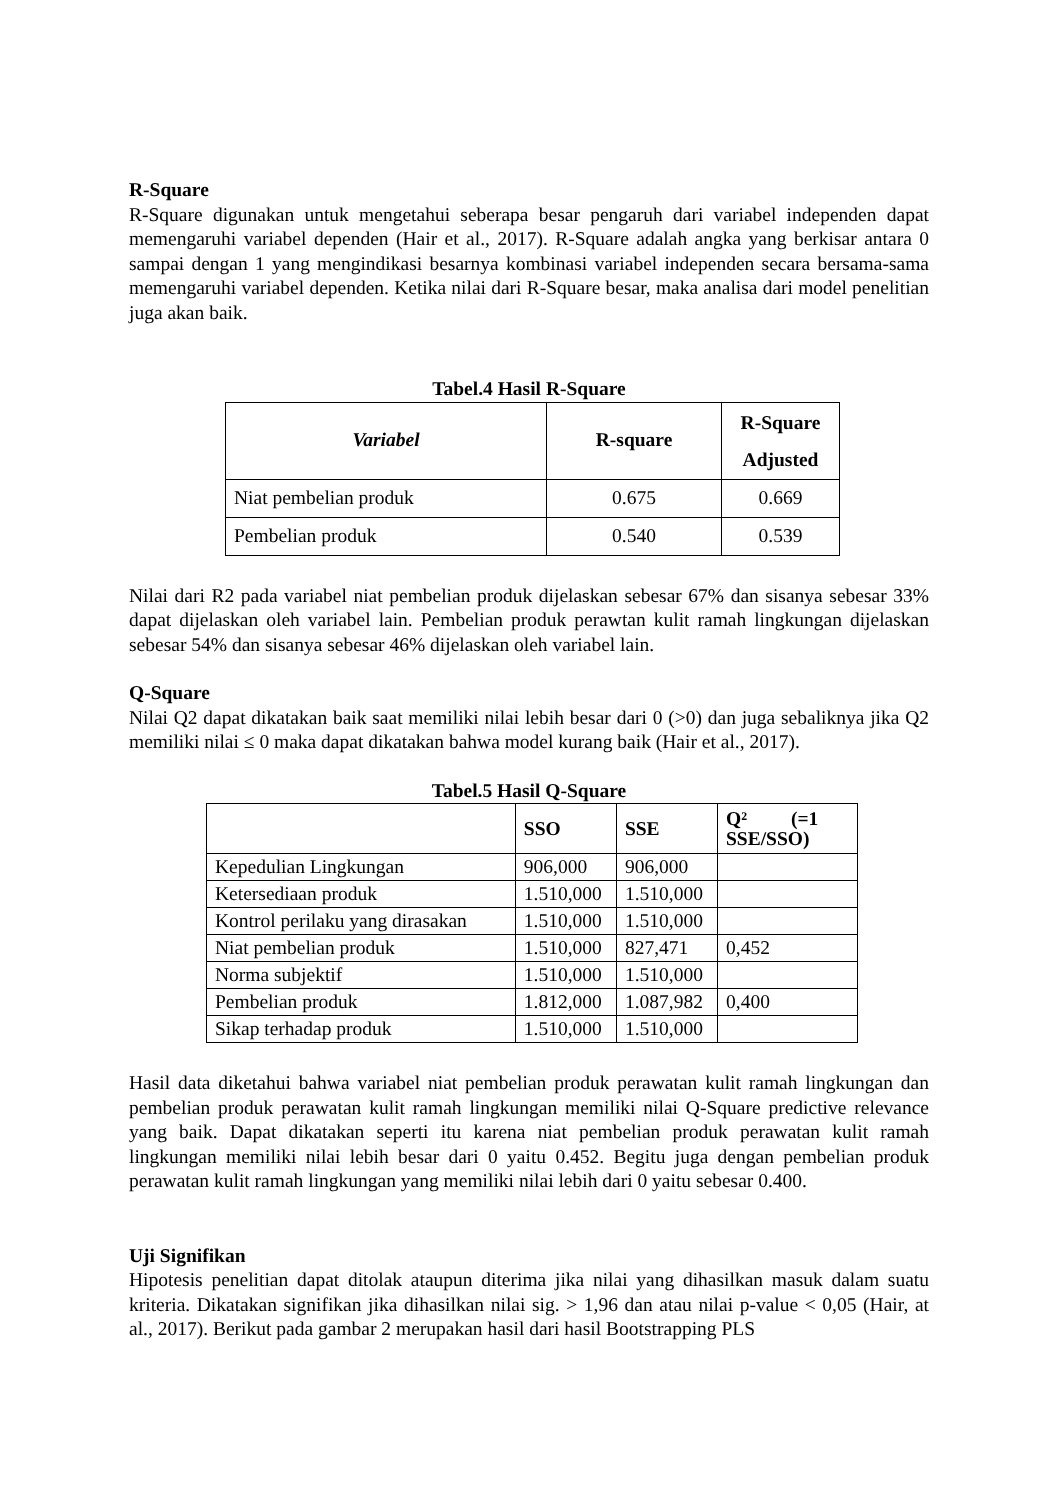R-Square
R-Square digunakan untuk mengetahui seberapa besar pengaruh dari variabel independen dapat memengaruhi variabel dependen (Hair et al., 2017). R-Square adalah angka yang berkisar antara 0 sampai dengan 1 yang mengindikasi besarnya kombinasi variabel independen secara bersama-sama memengaruhi variabel dependen. Ketika nilai dari R-Square besar, maka analisa dari model penelitian juga akan baik.
Tabel.4 Hasil R-Square
| Variabel | R-square | R-Square Adjusted |
| --- | --- | --- |
| Niat pembelian produk | 0.675 | 0.669 |
| Pembelian produk | 0.540 | 0.539 |
Nilai dari R2 pada variabel niat pembelian produk dijelaskan sebesar 67% dan sisanya sebesar 33% dapat dijelaskan oleh variabel lain. Pembelian produk perawtan kulit ramah lingkungan dijelaskan sebesar 54% dan sisanya sebesar 46% dijelaskan oleh variabel lain.
Q-Square
Nilai Q2 dapat dikatakan baik saat memiliki nilai lebih besar dari 0 (>0) dan juga sebaliknya jika Q2 memiliki nilai ≤ 0 maka dapat dikatakan bahwa model kurang baik (Hair et al., 2017).
Tabel.5 Hasil Q-Square
| | SSO | SSE | Q² (=1 SSE/SSO) |
| --- | --- | --- | --- |
| Kepedulian Lingkungan | 906,000 | 906,000 | |
| Ketersediaan produk | 1.510,000 | 1.510,000 | |
| Kontrol perilaku yang dirasakan | 1.510,000 | 1.510,000 | |
| Niat pembelian produk | 1.510,000 | 827,471 | 0,452 |
| Norma subjektif | 1.510,000 | 1.510,000 | |
| Pembelian produk | 1.812,000 | 1.087,982 | 0,400 |
| Sikap terhadap produk | 1.510,000 | 1.510,000 | |
Hasil data diketahui bahwa variabel niat pembelian produk perawatan kulit ramah lingkungan dan pembelian produk perawatan kulit ramah lingkungan memiliki nilai Q-Square predictive relevance yang baik. Dapat dikatakan seperti itu karena niat pembelian produk perawatan kulit ramah lingkungan memiliki nilai lebih besar dari 0 yaitu 0.452. Begitu juga dengan pembelian produk perawatan kulit ramah lingkungan yang memiliki nilai lebih dari 0 yaitu sebesar 0.400.
Uji Signifikan
Hipotesis penelitian dapat ditolak ataupun diterima jika nilai yang dihasilkan masuk dalam suatu kriteria. Dikatakan signifikan jika dihasilkan nilai sig. > 1,96 dan atau nilai p-value < 0,05 (Hair, at al., 2017). Berikut pada gambar 2 merupakan hasil dari hasil Bootstrapping PLS